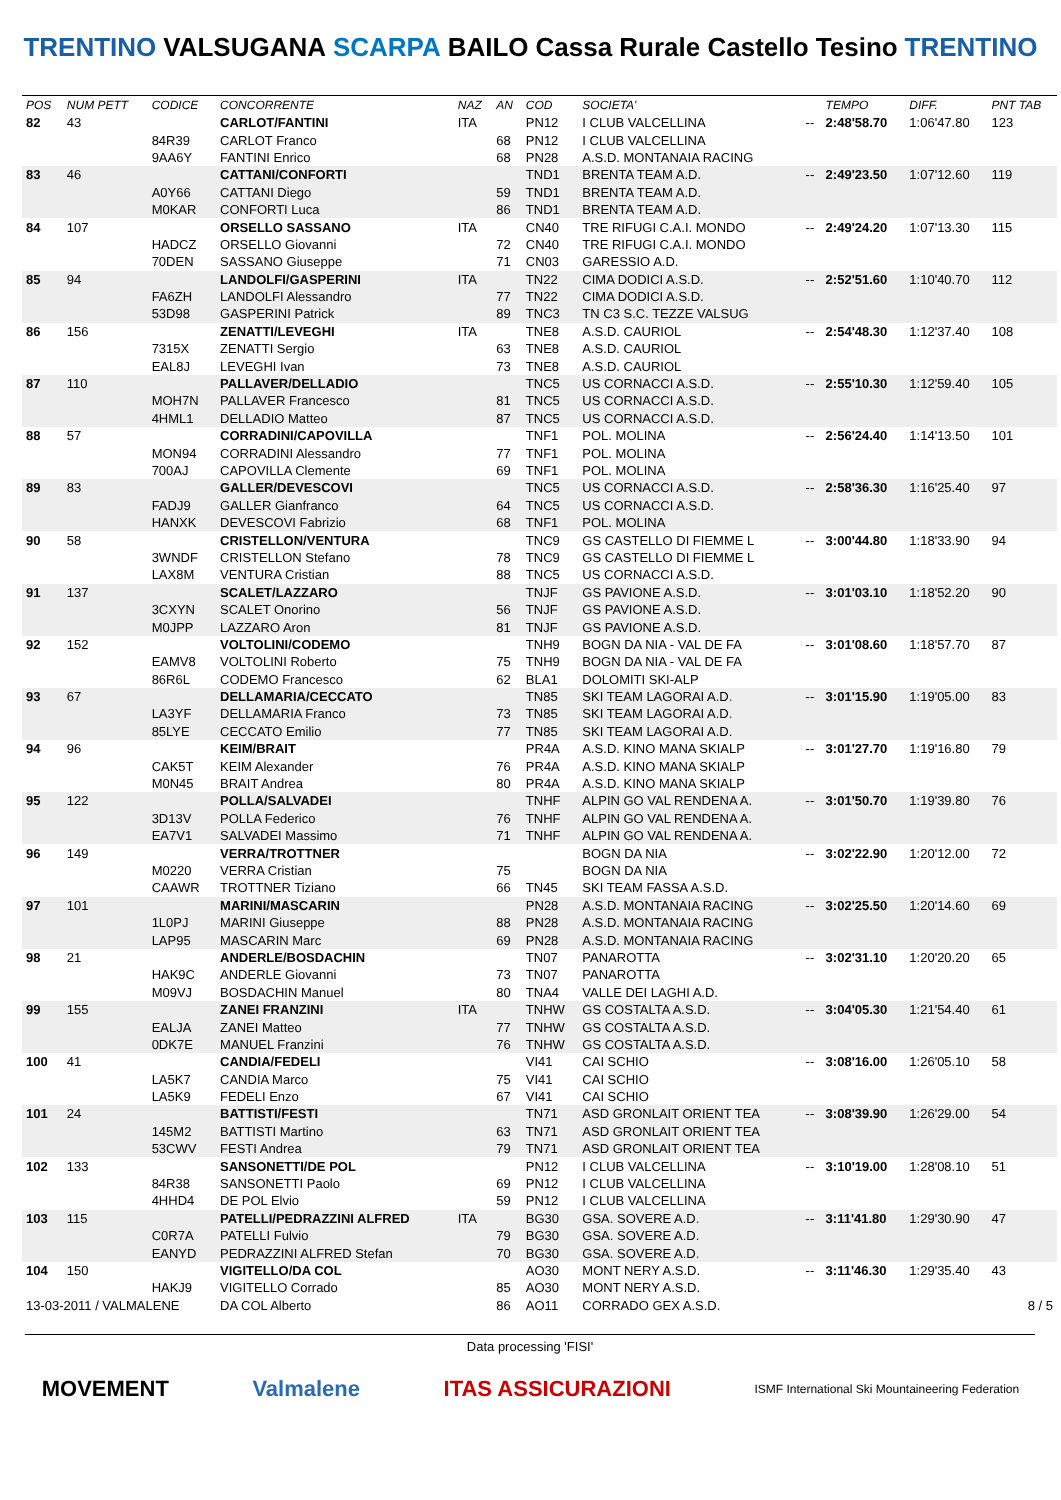TRENTINO VALSUGANA SCARPA BAILO Cassa Rurale Castello Tesino TRENTINO
| POS | NUM PETT | CODICE | CONCORRENTE | NAZ | AN | COD | SOCIETA' | | TEMPO | DIFF. | PNT TAB |
| --- | --- | --- | --- | --- | --- | --- | --- | --- | --- | --- | --- |
| 82 | 43 | | CARLOT/FANTINI | ITA | | PN12 | I CLUB VALCELLINA | -- | 2:48'58.70 | 1:06'47.80 | 123 |
| | | 84R39 | CARLOT Franco | | 68 | PN12 | I CLUB VALCELLINA | | | | |
| | | 9AA6Y | FANTINI Enrico | | 68 | PN28 | A.S.D. MONTANAIA RACING | | | | |
| 83 | 46 | | CATTANI/CONFORTI | | | TND1 | BRENTA TEAM A.D. | -- | 2:49'23.50 | 1:07'12.60 | 119 |
| | | A0Y66 | CATTANI Diego | | 59 | TND1 | BRENTA TEAM A.D. | | | | |
| | | M0KAR | CONFORTI Luca | | 86 | TND1 | BRENTA TEAM A.D. | | | | |
| 84 | 107 | | ORSELLO SASSANO | ITA | | CN40 | TRE RIFUGI C.A.I. MONDO | -- | 2:49'24.20 | 1:07'13.30 | 115 |
| | | HADCZ | ORSELLO Giovanni | | 72 | CN40 | TRE RIFUGI C.A.I. MONDO | | | | |
| | | 70DEN | SASSANO Giuseppe | | 71 | CN03 | GARESSIO A.D. | | | | |
| 85 | 94 | | LANDOLFI/GASPERINI | ITA | | TN22 | CIMA DODICI A.S.D. | -- | 2:52'51.60 | 1:10'40.70 | 112 |
| | | FA6ZH | LANDOLFI Alessandro | | 77 | TN22 | CIMA DODICI A.S.D. | | | | |
| | | 53D98 | GASPERINI Patrick | | 89 | TNC3 | TN C3 S.C. TEZZE VALSUG | | | | |
| 86 | 156 | | ZENATTI/LEVEGHI | ITA | | TNE8 | A.S.D. CAURIOL | -- | 2:54'48.30 | 1:12'37.40 | 108 |
| | | 7315X | ZENATTI Sergio | | 63 | TNE8 | A.S.D. CAURIOL | | | | |
| | | EAL8J | LEVEGHI Ivan | | 73 | TNE8 | A.S.D. CAURIOL | | | | |
| 87 | 110 | | PALLAVER/DELLADIO | | | TNC5 | US CORNACCI A.S.D. | -- | 2:55'10.30 | 1:12'59.40 | 105 |
| | | MOH7N | PALLAVER Francesco | | 81 | TNC5 | US CORNACCI A.S.D. | | | | |
| | | 4HML1 | DELLADIO Matteo | | 87 | TNC5 | US CORNACCI A.S.D. | | | | |
| 88 | 57 | | CORRADINI/CAPOVILLA | | | TNF1 | POL. MOLINA | -- | 2:56'24.40 | 1:14'13.50 | 101 |
| | | MON94 | CORRADINI Alessandro | | 77 | TNF1 | POL. MOLINA | | | | |
| | | 700AJ | CAPOVILLA Clemente | | 69 | TNF1 | POL. MOLINA | | | | |
| 89 | 83 | | GALLER/DEVESCOVI | | | TNC5 | US CORNACCI A.S.D. | -- | 2:58'36.30 | 1:16'25.40 | 97 |
| | | FADJ9 | GALLER Gianfranco | | 64 | TNC5 | US CORNACCI A.S.D. | | | | |
| | | HANXK | DEVESCOVI Fabrizio | | 68 | TNF1 | POL. MOLINA | | | | |
| 90 | 58 | | CRISTELLON/VENTURA | | | TNC9 | GS CASTELLO DI FIEMME L | -- | 3:00'44.80 | 1:18'33.90 | 94 |
| | | 3WNDF | CRISTELLON Stefano | | 78 | TNC9 | GS CASTELLO DI FIEMME L | | | | |
| | | LAX8M | VENTURA Cristian | | 88 | TNC5 | US CORNACCI A.S.D. | | | | |
| 91 | 137 | | SCALET/LAZZARO | | | TNJF | GS PAVIONE A.S.D. | -- | 3:01'03.10 | 1:18'52.20 | 90 |
| | | 3CXYN | SCALET Onorino | | 56 | TNJF | GS PAVIONE A.S.D. | | | | |
| | | M0JPP | LAZZARO Aron | | 81 | TNJF | GS PAVIONE A.S.D. | | | | |
| 92 | 152 | | VOLTOLINI/CODEMO | | | TNH9 | BOGN DA NIA - VAL DE FA | -- | 3:01'08.60 | 1:18'57.70 | 87 |
| | | EAMV8 | VOLTOLINI Roberto | | 75 | TNH9 | BOGN DA NIA - VAL DE FA | | | | |
| | | 86R6L | CODEMO Francesco | | 62 | BLA1 | DOLOMITI SKI-ALP | | | | |
| 93 | 67 | | DELLAMARIA/CECCATO | | | TN85 | SKI TEAM LAGORAI A.D. | -- | 3:01'15.90 | 1:19'05.00 | 83 |
| | | LA3YF | DELLAMARIA Franco | | 73 | TN85 | SKI TEAM LAGORAI A.D. | | | | |
| | | 85LYE | CECCATO Emilio | | 77 | TN85 | SKI TEAM LAGORAI A.D. | | | | |
| 94 | 96 | | KEIM/BRAIT | | | PR4A | A.S.D. KINO MANA SKIALP | -- | 3:01'27.70 | 1:19'16.80 | 79 |
| | | CAK5T | KEIM Alexander | | 76 | PR4A | A.S.D. KINO MANA SKIALP | | | | |
| | | M0N45 | BRAIT Andrea | | 80 | PR4A | A.S.D. KINO MANA SKIALP | | | | |
| 95 | 122 | | POLLA/SALVADEI | | | TNHF | ALPIN GO VAL RENDENA A. | -- | 3:01'50.70 | 1:19'39.80 | 76 |
| | | 3D13V | POLLA Federico | | 76 | TNHF | ALPIN GO VAL RENDENA A. | | | | |
| | | EA7V1 | SALVADEI Massimo | | 71 | TNHF | ALPIN GO VAL RENDENA A. | | | | |
| 96 | 149 | | VERRA/TROTTNER | | | | BOGN DA NIA | -- | 3:02'22.90 | 1:20'12.00 | 72 |
| | | M0220 | VERRA Cristian | | 75 | | BOGN DA NIA | | | | |
| | | CAAWR | TROTTNER Tiziano | | 66 | TN45 | SKI TEAM FASSA A.S.D. | | | | |
| 97 | 101 | | MARINI/MASCARIN | | | PN28 | A.S.D. MONTANAIA RACING | -- | 3:02'25.50 | 1:20'14.60 | 69 |
| | | 1L0PJ | MARINI Giuseppe | | 88 | PN28 | A.S.D. MONTANAIA RACING | | | | |
| | | LAP95 | MASCARIN Marc | | 69 | PN28 | A.S.D. MONTANAIA RACING | | | | |
| 98 | 21 | | ANDERLE/BOSDACHIN | | | TN07 | PANAROTTA | -- | 3:02'31.10 | 1:20'20.20 | 65 |
| | | HAK9C | ANDERLE Giovanni | | 73 | TN07 | PANAROTTA | | | | |
| | | M09VJ | BOSDACHIN Manuel | | 80 | TNA4 | VALLE DEI LAGHI A.D. | | | | |
| 99 | 155 | | ZANEI FRANZINI | ITA | | TNHW | GS COSTALTA A.S.D. | -- | 3:04'05.30 | 1:21'54.40 | 61 |
| | | EALJA | ZANEI Matteo | | 77 | TNHW | GS COSTALTA A.S.D. | | | | |
| | | 0DK7E | MANUEL Franzini | | 76 | TNHW | GS COSTALTA A.S.D. | | | | |
| 100 | 41 | | CANDIA/FEDELI | | | VI41 | CAI SCHIO | -- | 3:08'16.00 | 1:26'05.10 | 58 |
| | | LA5K7 | CANDIA Marco | | 75 | VI41 | CAI SCHIO | | | | |
| | | LA5K9 | FEDELI Enzo | | 67 | VI41 | CAI SCHIO | | | | |
| 101 | 24 | | BATTISTI/FESTI | | | TN71 | ASD GRONLAIT ORIENT TEA | -- | 3:08'39.90 | 1:26'29.00 | 54 |
| | | 145M2 | BATTISTI Martino | | 63 | TN71 | ASD GRONLAIT ORIENT TEA | | | | |
| | | 53CWV | FESTI Andrea | | 79 | TN71 | ASD GRONLAIT ORIENT TEA | | | | |
| 102 | 133 | | SANSONETTI/DE POL | | | PN12 | I CLUB VALCELLINA | -- | 3:10'19.00 | 1:28'08.10 | 51 |
| | | 84R38 | SANSONETTI Paolo | | 69 | PN12 | I CLUB VALCELLINA | | | | |
| | | 4HHD4 | DE POL Elvio | | 59 | PN12 | I CLUB VALCELLINA | | | | |
| 103 | 115 | | PATELLI/PEDRAZZINI ALFRED | ITA | | BG30 | GSA. SOVERE A.D. | -- | 3:11'41.80 | 1:29'30.90 | 47 |
| | | C0R7A | PATELLI Fulvio | | 79 | BG30 | GSA. SOVERE A.D. | | | | |
| | | EANYD | PEDRAZZINI ALFRED Stefan | | 70 | BG30 | GSA. SOVERE A.D. | | | | |
| 104 | 150 | | VIGITELLO/DA COL | | | AO30 | MONT NERY A.S.D. | -- | 3:11'46.30 | 1:29'35.40 | 43 |
| | | HAKJ9 | VIGITELLO Corrado | | 85 | AO30 | MONT NERY A.S.D. | | | | |
| 13-03-2011 / VALMALENE | | | DA COL Alberto | | 86 | AO11 | CORRADO GEX A.S.D. | | | | 8 / 5 |
Data processing 'FISI'
MOVEMENT Valmalene ITAS ASSICURAZIONI ISMF International Ski Mountaineering Federation